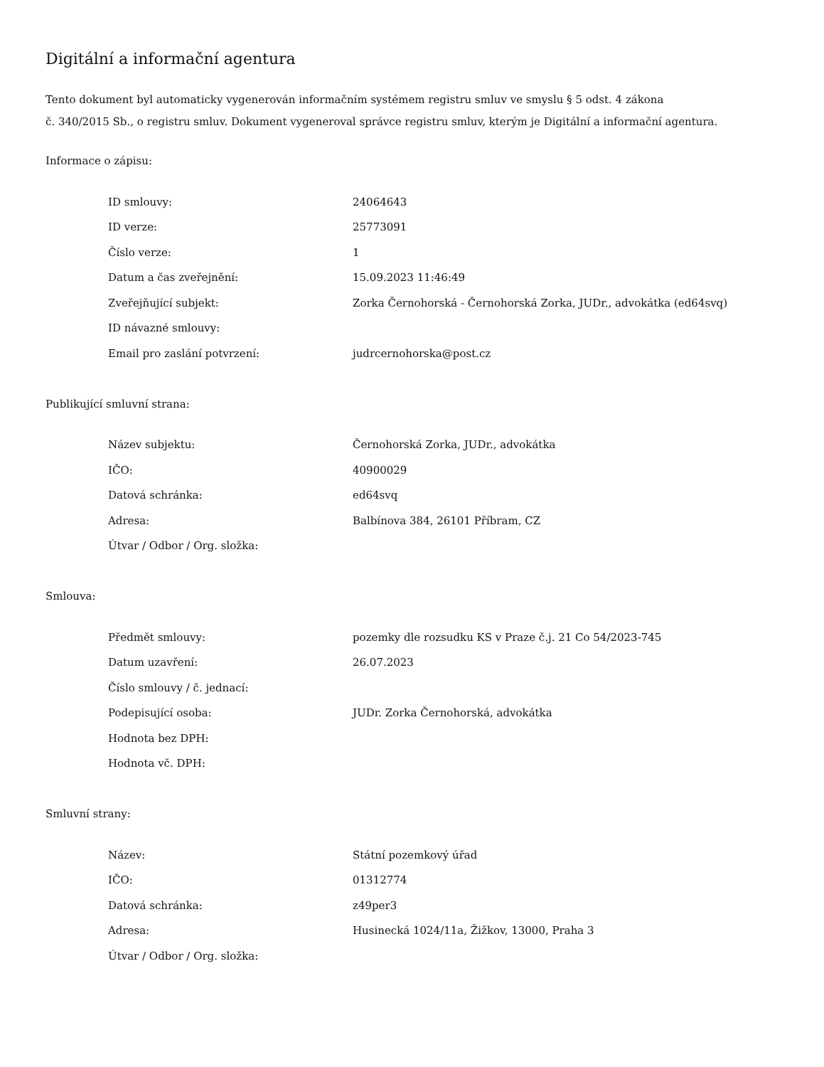Digitální a informační agentura
Tento dokument byl automaticky vygenerován informačním systémem registru smluv ve smyslu § 5 odst. 4 zákona
č. 340/2015 Sb., o registru smluv. Dokument vygeneroval správce registru smluv, kterým je Digitální a informační agentura.
Informace o zápisu:
| ID smlouvy: | 24064643 |
| ID verze: | 25773091 |
| Číslo verze: | 1 |
| Datum a čas zveřejnění: | 15.09.2023 11:46:49 |
| Zveřejňující subjekt: | Zorka Černohorská - Černohorská Zorka, JUDr., advokátka (ed64svq) |
| ID návazné smlouvy: | |
| Email pro zaslání potvrzení: | judrcernohorska@post.cz |
Publikující smluvní strana:
| Název subjektu: | Černohorská Zorka, JUDr., advokátka |
| IČO: | 40900029 |
| Datová schránka: | ed64svq |
| Adresa: | Balbínova 384, 26101 Příbram, CZ |
| Útvar / Odbor / Org. složka: | |
Smlouva:
| Předmět smlouvy: | pozemky dle rozsudku KS v Praze č.j. 21 Co 54/2023-745 |
| Datum uzavření: | 26.07.2023 |
| Číslo smlouvy / č. jednací: | |
| Podepisující osoba: | JUDr. Zorka Černohorská, advokátka |
| Hodnota bez DPH: | |
| Hodnota vč. DPH: | |
Smluvní strany:
| Název: | Státní pozemkový úřad |
| IČO: | 01312774 |
| Datová schránka: | z49per3 |
| Adresa: | Husinecká 1024/11a, Žižkov, 13000, Praha 3 |
| Útvar / Odbor / Org. složka: | |